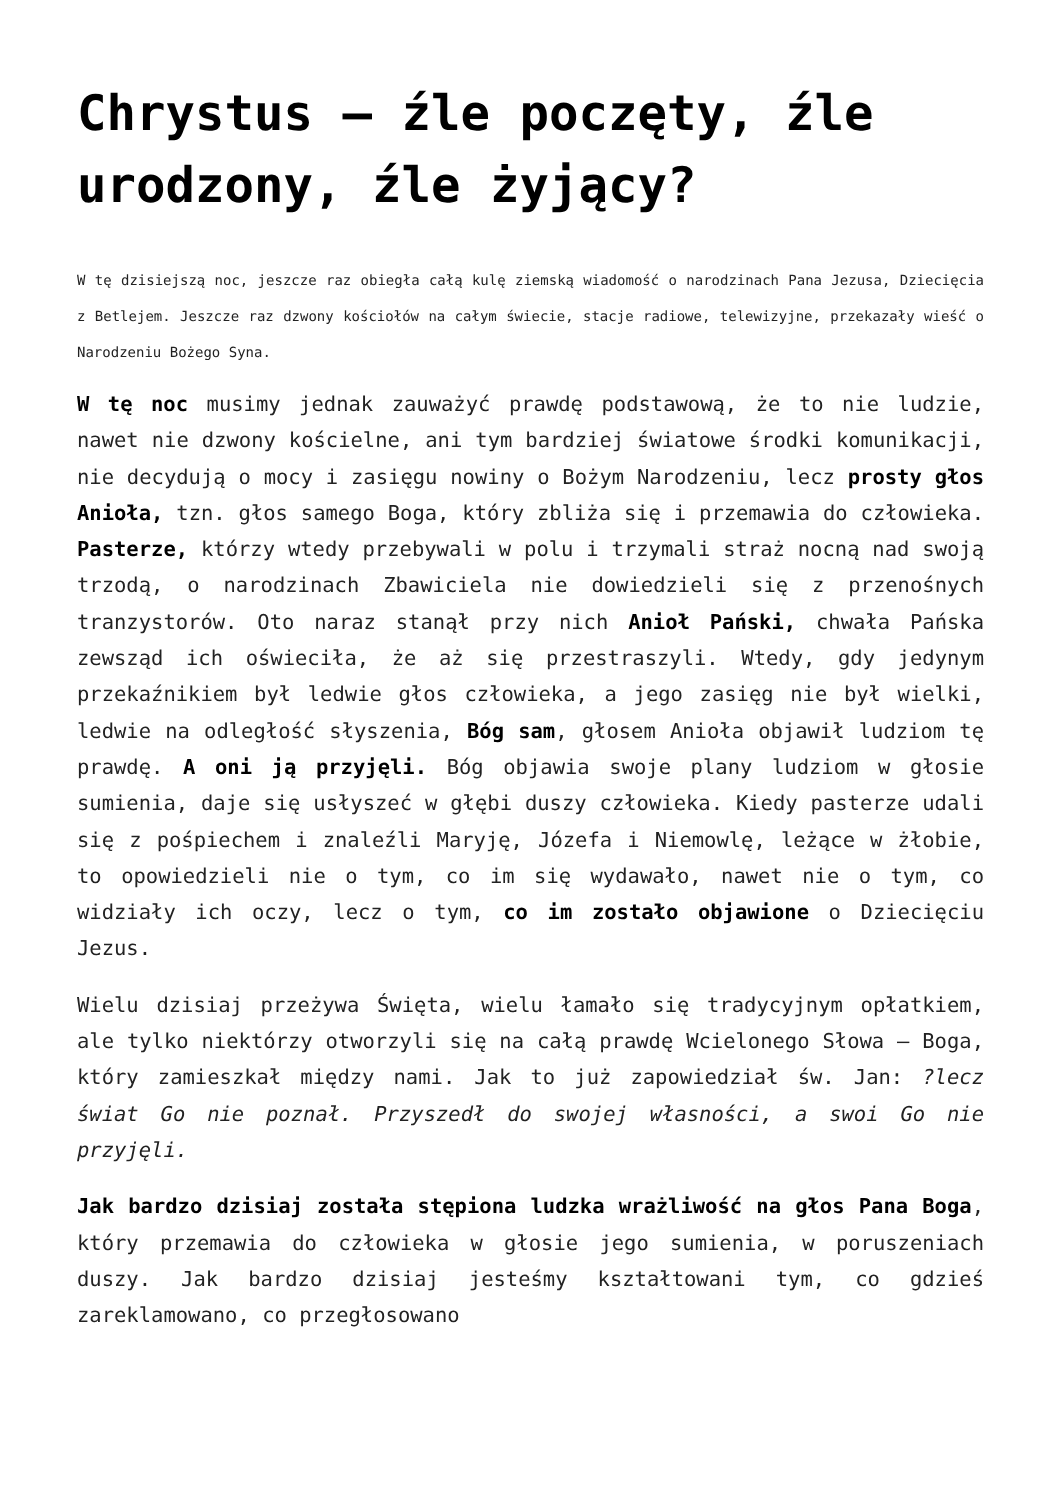Chrystus – źle poczęty, źle urodzony, źle żyjący?
W tę dzisiejszą noc, jeszcze raz obiegła całą kulę ziemską wiadomość o narodzinach Pana Jezusa, Dziecięcia z Betlejem. Jeszcze raz dzwony kościołów na całym świecie, stacje radiowe, telewizyjne, przekazały wieść o Narodzeniu Bożego Syna.
W tę noc musimy jednak zauważyć prawdę podstawową, że to nie ludzie, nawet nie dzwony kościelne, ani tym bardziej światowe środki komunikacji, nie decydują o mocy i zasięgu nowiny o Bożym Narodzeniu, lecz prosty głos Anioła, tzn. głos samego Boga, który zbliża się i przemawia do człowieka. Pasterze, którzy wtedy przebywali w polu i trzymali straż nocną nad swoją trzodą, o narodzinach Zbawiciela nie dowiedzieli się z przenośnych tranzystorów. Oto naraz stanął przy nich Anioł Pański, chwała Pańska zewsząd ich oświeciła, że aż się przestraszyli. Wtedy, gdy jedynym przekaźnikiem był ledwie głos człowieka, a jego zasięg nie był wielki, ledwie na odległość słyszenia, Bóg sam, głosem Anioła objawił ludziom tę prawdę. A oni ją przyjęli. Bóg objawia swoje plany ludziom w głosie sumienia, daje się usłyszeć w głębi duszy człowieka. Kiedy pasterze udali się z pośpiechem i znaleźli Maryję, Józefa i Niemowlę, leżące w żłobie, to opowiedzieli nie o tym, co im się wydawało, nawet nie o tym, co widziały ich oczy, lecz o tym, co im zostało objawione o Dziecięciu Jezus.
Wielu dzisiaj przeżywa Święta, wielu łamało się tradycyjnym opłatkiem, ale tylko niektórzy otworzyli się na całą prawdę Wcielonego Słowa – Boga, który zamieszkał między nami. Jak to już zapowiedział św. Jan: ?lecz świat Go nie poznał. Przyszedł do swojej własności, a swoi Go nie przyjęli.
Jak bardzo dzisiaj została stępiona ludzka wrażliwość na głos Pana Boga, który przemawia do człowieka w głosie jego sumienia, w poruszeniach duszy. Jak bardzo dzisiaj jesteśmy kształtowani tym, co gdzieś zareklamowano, co przegłosowano